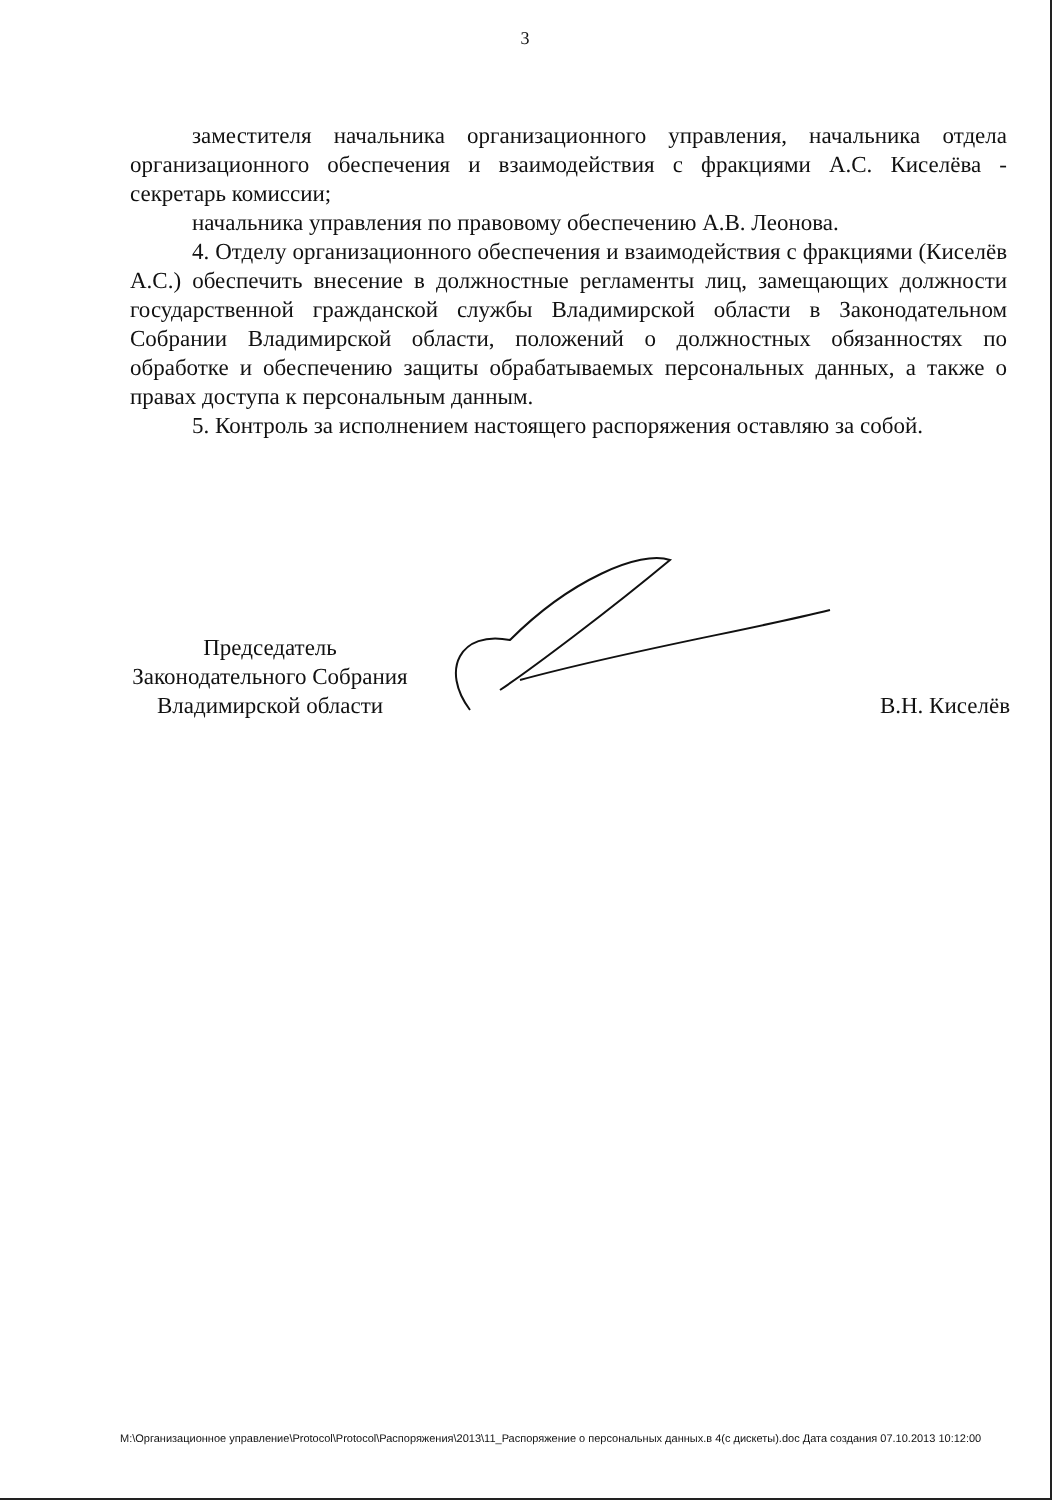3
заместителя начальника организационного управления, начальника отдела организационного обеспечения и взаимодействия с фракциями А.С. Киселёва - секретарь комиссии;
начальника управления по правовому обеспечению А.В. Леонова.
4. Отделу организационного обеспечения и взаимодействия с фракциями (Киселёв А.С.) обеспечить внесение в должностные регламенты лиц, замещающих должности государственной гражданской службы Владимирской области в Законодательном Собрании Владимирской области, положений о должностных обязанностях по обработке и обеспечению защиты обрабатываемых персональных данных, а также о правах доступа к персональным данным.
5. Контроль за исполнением настоящего распоряжения оставляю за собой.
Председатель
Законодательного Собрания
Владимирской области
В.Н. Киселёв
M:\Организационное управление\Protocol\Protocol\Распоряжения\2013\11_Распоряжение о персональных данных.в 4(с дискеты).doc Дата создания 07.10.2013 10:12:00